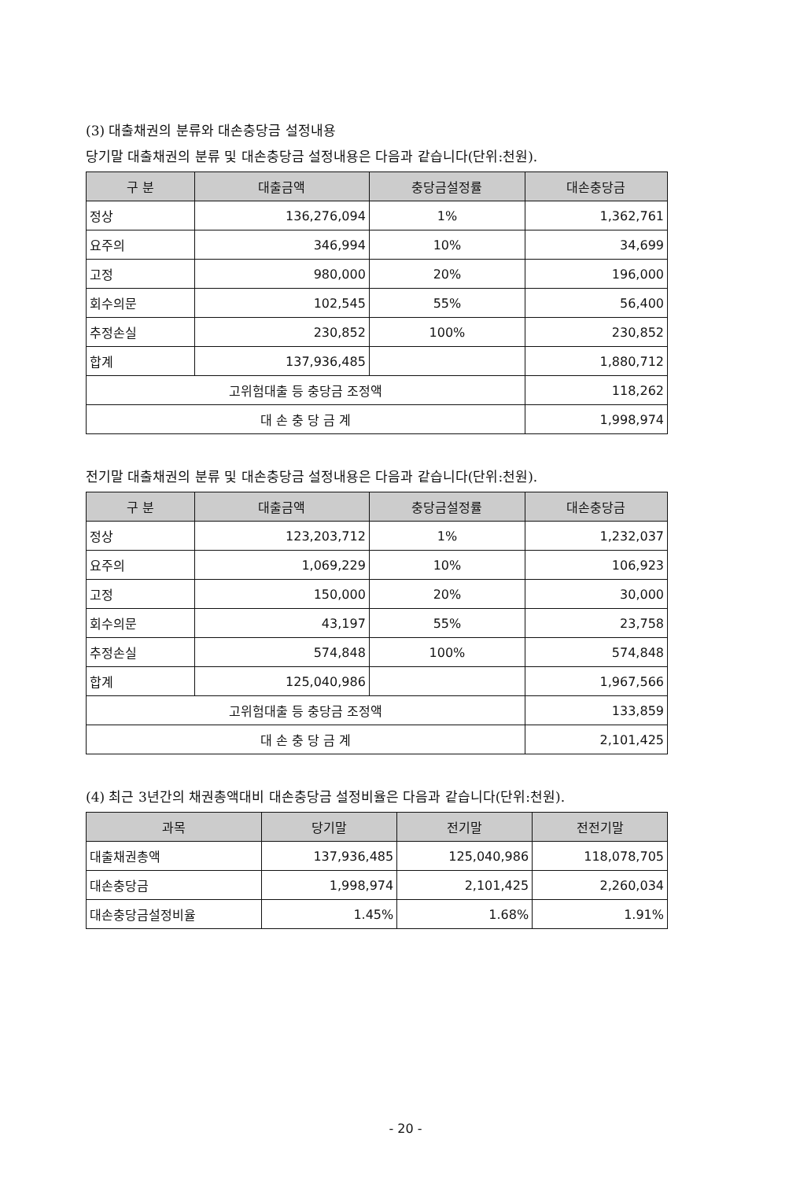(3) 대출채권의 분류와 대손충당금 설정내용
당기말 대출채권의 분류 및 대손충당금 설정내용은 다음과 같습니다(단위:천원).
| 구 분 | 대출금액 | 충당금설정률 | 대손충당금 |
| --- | --- | --- | --- |
| 정상 | 136,276,094 | 1% | 1,362,761 |
| 요주의 | 346,994 | 10% | 34,699 |
| 고정 | 980,000 | 20% | 196,000 |
| 회수의문 | 102,545 | 55% | 56,400 |
| 추정손실 | 230,852 | 100% | 230,852 |
| 합계 | 137,936,485 | | 1,880,712 |
| 고위험대출 등 충당금 조정액 | | | 118,262 |
| 대 손 충 당 금 계 | | | 1,998,974 |
전기말 대출채권의 분류 및 대손충당금 설정내용은 다음과 같습니다(단위:천원).
| 구 분 | 대출금액 | 충당금설정률 | 대손충당금 |
| --- | --- | --- | --- |
| 정상 | 123,203,712 | 1% | 1,232,037 |
| 요주의 | 1,069,229 | 10% | 106,923 |
| 고정 | 150,000 | 20% | 30,000 |
| 회수의문 | 43,197 | 55% | 23,758 |
| 추정손실 | 574,848 | 100% | 574,848 |
| 합계 | 125,040,986 | | 1,967,566 |
| 고위험대출 등 충당금 조정액 | | | 133,859 |
| 대 손 충 당 금 계 | | | 2,101,425 |
(4) 최근 3년간의 채권총액대비 대손충당금 설정비율은 다음과 같습니다(단위:천원).
| 과목 | 당기말 | 전기말 | 전전기말 |
| --- | --- | --- | --- |
| 대출채권총액 | 137,936,485 | 125,040,986 | 118,078,705 |
| 대손충당금 | 1,998,974 | 2,101,425 | 2,260,034 |
| 대손충당금설정비율 | 1.45% | 1.68% | 1.91% |
- 20 -